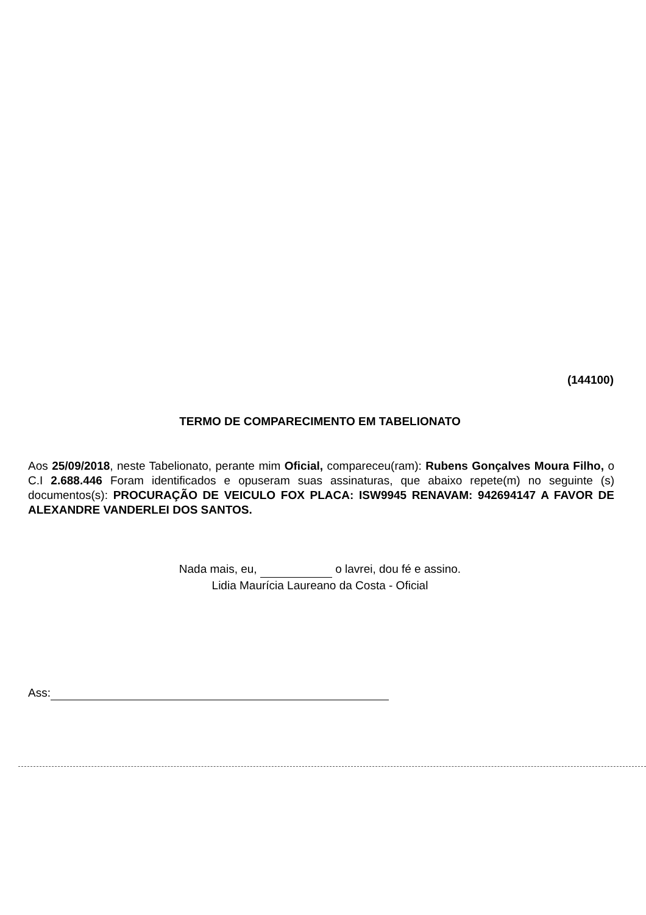(144100)
TERMO DE COMPARECIMENTO EM TABELIONATO
Aos 25/09/2018, neste Tabelionato, perante mim Oficial, compareceu(ram): Rubens Gonçalves Moura Filho, o C.I 2.688.446 Foram identificados e opuseram suas assinaturas, que abaixo repete(m) no seguinte (s) documentos(s): PROCURAÇÃO DE VEICULO FOX PLACA: ISW9945 RENAVAM: 942694147 A FAVOR DE ALEXANDRE VANDERLEI DOS SANTOS.
Nada mais, eu, o lavrei, dou fé e assino.
Lidia Maurícia Laureano da Costa - Oficial
Ass: